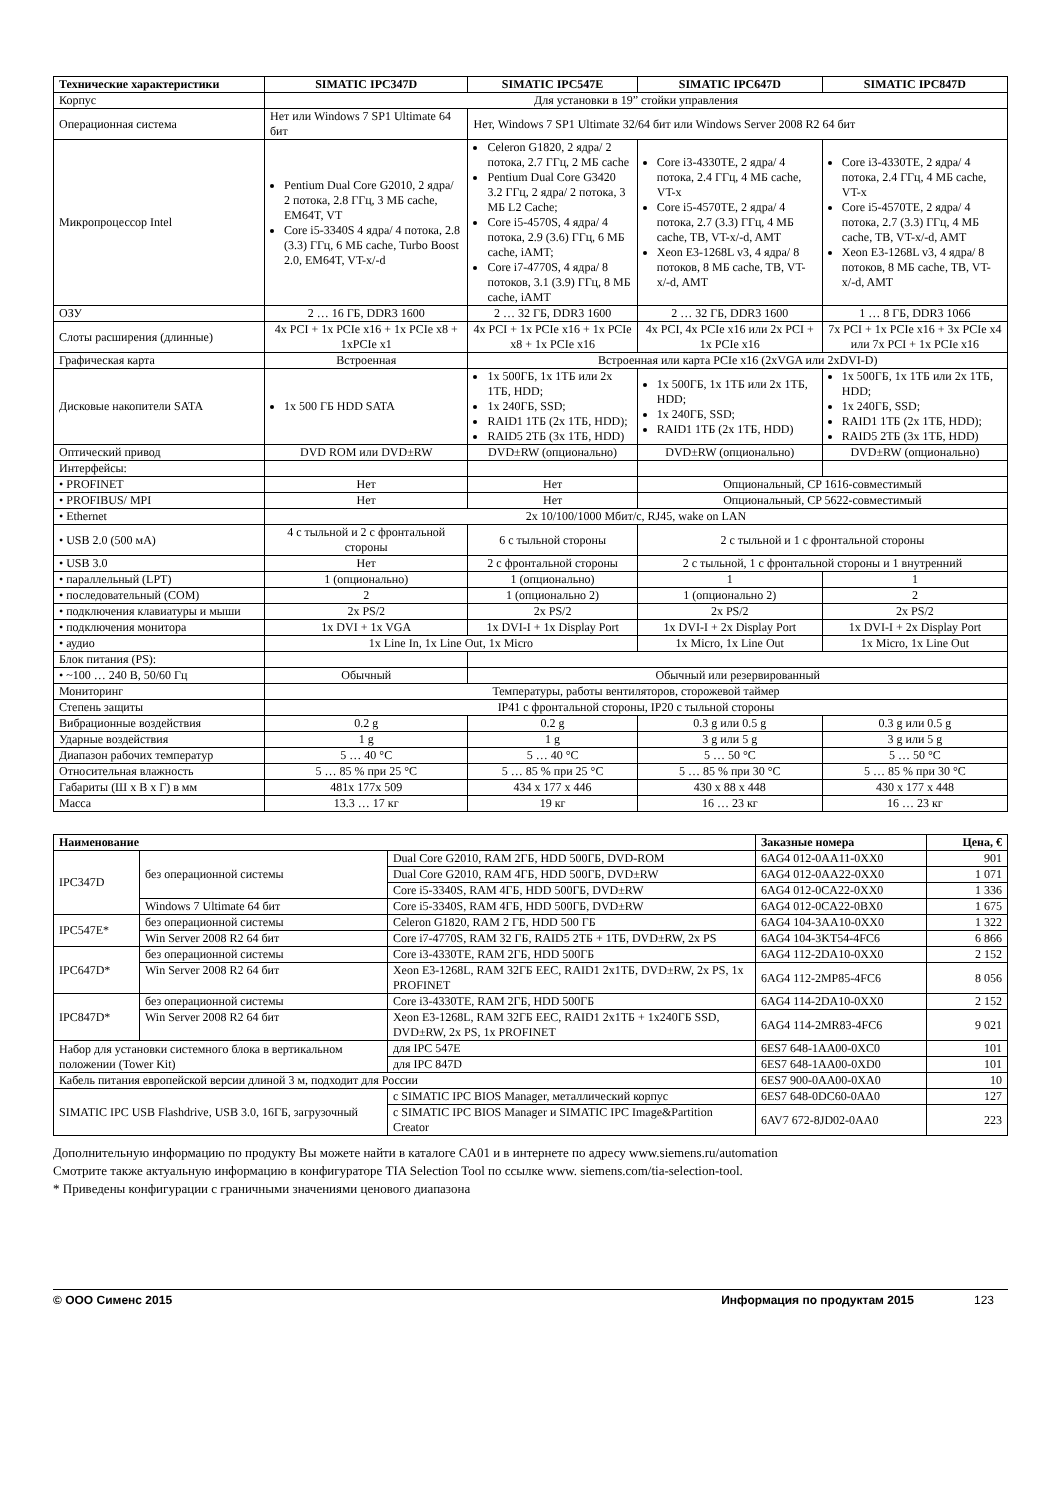| Технические характеристики | SIMATIC IPC347D | SIMATIC IPC547E | SIMATIC IPC647D | SIMATIC IPC847D |
| --- | --- | --- | --- | --- |
| Корпус | Для установки в 19” стойки управления | | | |
| Операционная система | Нет или Windows 7 SP1 Ultimate 64 бит | Нет, Windows 7 SP1 Ultimate 32/64 бит или Windows Server 2008 R2 64 бит | | |
| Микропроцессор Intel | Pentium Dual Core G2010, 2 ядра/ 2 потока, 2.8 ГГц, 3 МБ cache, EM64T, VT Core i5-3340S 4 ядра/ 4 потока, 2.8 (3.3) ГГц, 6 МБ cache, Turbo Boost 2.0, EM64T, VT-x/-d | Celeron G1820, 2 ядра/ 2 потока, 2.7 ГГц, 2 МБ cache Pentium Dual Core G3420 3.2 ГГц, 2 ядра/ 2 потока, 3 МБ L2 Cache; Core i5-4570S, 4 ядра/ 4 потока, 2.9 (3.6) ГГц, 6 МБ cache, iAMT; Core i7-4770S, 4 ядра/ 8 потоков, 3.1 (3.9) ГГц, 8 МБ cache, iAMT | Core i3-4330TE, 2 ядра/ 4 потока, 2.4 ГГц, 4 МБ cache, VT-x Core i5-4570TE, 2 ядра/ 4 потока, 2.7 (3.3) ГГц, 4 МБ cache, TB, VT-x/-d, AMT Xeon E3-1268L v3, 4 ядра/ 8 потоков, 8 МБ cache, TB, VT-x/-d, AMT | Core i3-4330TE, 2 ядра/ 4 потока, 2.4 ГГц, 4 МБ cache, VT-x Core i5-4570TE, 2 ядра/ 4 потока, 2.7 (3.3) ГГц, 4 МБ cache, TB, VT-x/-d, AMT Xeon E3-1268L v3, 4 ядра/ 8 потоков, 8 МБ cache, TB, VT-x/-d, AMT |
| ОЗУ | 2 … 16 ГБ, DDR3 1600 | 2 … 32 ГБ, DDR3 1600 | 2 … 32 ГБ, DDR3 1600 | 1 … 8 ГБ, DDR3 1066 |
| Слоты расширения (длинные) | 4x PCI + 1x PCIe x16 + 1x PCIe x8 + 1xPCIe x1 | 4x PCI + 1x PCIe x16 + 1x PCIe x8 + 1x PCIe x16 | 4x PCI, 4x PCIe x16 или 2x PCI + 1x PCIe x16 | 7x PCI + 1x PCIe x16 + 3x PCIe x4 или 7x PCI + 1x PCIe x16 |
| Графическая карта | Встроенная | Встроенная или карта PCIe x16 (2xVGA или 2xDVI-D) | | |
| Дисковые накопители SATA | 1x 500 ГБ HDD SATA | 1x 500ГБ, 1x 1ТБ или 2x 1ТБ, HDD; 1x 240ГБ, SSD; RAID1 1ТБ (2x 1ТБ, HDD); RAID5 2ТБ (3x 1ТБ, HDD) | 1x 500ГБ, 1x 1ТБ или 2x 1ТБ, HDD; 1x 240ГБ, SSD; RAID1 1ТБ (2x 1ТБ, HDD) | 1x 500ГБ, 1x 1ТБ или 2x 1ТБ, HDD; 1x 240ГБ, SSD; RAID1 1ТБ (2x 1ТБ, HDD); RAID5 2ТБ (3x 1ТБ, HDD) |
| Оптический привод | DVD ROM или DVD±RW | DVD±RW (опционально) | DVD±RW (опционально) | DVD±RW (опционально) |
| Интерфейсы: | | | | |
| • PROFINET | Нет | Нет | Опциональный, CP 1616-совместимый | |
| • PROFIBUS/ MPI | Нет | Нет | Опциональный, CP 5622-совместимый | |
| • Ethernet | 2x 10/100/1000 Мбит/с, RJ45, wake on LAN | | | |
| • USB 2.0 (500 мА) | 4 с тыльной и 2 с фронтальной стороны | 6 с тыльной стороны | 2 с тыльной и 1 с фронтальной стороны | |
| • USB 3.0 | Нет | 2 с фронтальной стороны | 2 с тыльной, 1 с фронтальной стороны и 1 внутренний | |
| • параллельный (LPT) | 1 (опционально) | 1 (опционально) | 1 | 1 |
| • последовательный (COM) | 2 | 1 (опционально 2) | 1 (опционально 2) | 2 |
| • подключения клавиатуры и мыши | 2x PS/2 | 2x PS/2 | 2x PS/2 | 2x PS/2 |
| • подключения монитора | 1x DVI + 1x VGA | 1x DVI-I + 1x Display Port | 1x DVI-I + 2x Display Port | 1x DVI-I + 2x Display Port |
| • аудио | 1x Line In, 1x Line Out, 1x Micro | | 1x Micro, 1x Line Out | 1x Micro, 1x Line Out |
| Блок питания (PS): | | | | |
| • ~100 … 240 В, 50/60 Гц | Обычный | Обычный или резервированный | | |
| Мониторинг | Температуры, работы вентиляторов, сторожевой таймер | | | |
| Степень защиты | IP41 с фронтальной стороны, IP20 с тыльной стороны | | | |
| Вибрационные воздействия | 0.2 g | 0.2 g | 0.3 g или 0.5 g | 0.3 g или 0.5 g |
| Ударные воздействия | 1 g | 1 g | 3 g или 5 g | 3 g или 5 g |
| Диапазон рабочих температур | 5 … 40 °C | 5 … 40 °C | 5 … 50 °C | 5 … 50 °C |
| Относительная влажность | 5 … 85 % при 25 °C | 5 … 85 % при 25 °C | 5 … 85 % при 30 °C | 5 … 85 % при 30 °C |
| Габариты (Ш x В x Г) в мм | 481x 177x 509 | 434 x 177 x 446 | 430 x 88 x 448 | 430 x 177 x 448 |
| Масса | 13.3 … 17 кг | 19 кг | 16 … 23 кг | 16 … 23 кг |
| Наименование | | | | Заказные номера | Цена, € |
| --- | --- | --- | --- | --- | --- |
| IPC347D | без операционной системы | | Dual Core G2010, RAM 2ГБ, HDD 500ГБ, DVD-ROM | 6AG4 012-0AA11-0XX0 | 901 |
| | | | Dual Core G2010, RAM 4ГБ, HDD 500ГБ, DVD±RW | 6AG4 012-0AA22-0XX0 | 1 071 |
| | | | Core i5-3340S, RAM 4ГБ, HDD 500ГБ, DVD±RW | 6AG4 012-0CA22-0XX0 | 1 336 |
| | Windows 7 Ultimate 64 бит | | Core i5-3340S, RAM 4ГБ, HDD 500ГБ, DVD±RW | 6AG4 012-0CA22-0BX0 | 1 675 |
| IPC547E* | без операционной системы | | Celeron G1820, RAM 2 ГБ, HDD 500 ГБ | 6AG4 104-3AA10-0XX0 | 1 322 |
| | Win Server 2008 R2 64 бит | | Core i7-4770S, RAM 32 ГБ, RAID5 2ТБ + 1ТБ, DVD±RW, 2x PS | 6AG4 104-3KT54-4FC6 | 6 866 |
| IPC647D* | без операционной системы | | Core i3-4330TE, RAM 2ГБ, HDD 500ГБ | 6AG4 112-2DA10-0XX0 | 2 152 |
| | Win Server 2008 R2 64 бит | | Xeon E3-1268L, RAM 32ГБ EEC, RAID1 2x1ТБ, DVD±RW, 2x PS, 1x PROFINET | 6AG4 112-2MP85-4FC6 | 8 056 |
| IPC847D* | без операционной системы | | Core i3-4330TE, RAM 2ГБ, HDD 500ГБ | 6AG4 114-2DA10-0XX0 | 2 152 |
| | Win Server 2008 R2 64 бит | | Xeon E3-1268L, RAM 32ГБ EEC, RAID1 2x1ТБ + 1x240ГБ SSD, DVD±RW, 2x PS, 1x PROFINET | 6AG4 114-2MR83-4FC6 | 9 021 |
| Набор для установки системного блока в вертикальном положении (Tower Kit) | | | для IPC 547E | 6ES7 648-1AA00-0XC0 | 101 |
| | | | для IPC 847D | 6ES7 648-1AA00-0XD0 | 101 |
| Кабель питания европейской версии длиной 3 м, подходит для России | | | | 6ES7 900-0AA00-0XA0 | 10 |
| SIMATIC IPC USB Flashdrive, USB 3.0, 16ГБ, загрузочный | | с SIMATIC IPC BIOS Manager, металлический корпус | | 6ES7 648-0DC60-0AA0 | 127 |
| | | с SIMATIC IPC BIOS Manager и SIMATIC IPC Image&Partition Creator | | 6AV7 672-8JD02-0AA0 | 223 |
Дополнительную информацию по продукту Вы можете найти в каталоге CA01 и в интернете по адресу www.siemens.ru/automation
Смотрите также актуальную информацию в конфигураторе TIA Selection Tool по ссылке www. siemens.com/tia-selection-tool.
* Приведены конфигурации с граничными значениями ценового диапазона
© ООО Сименс 2015 Информация по продуктам 2015 123